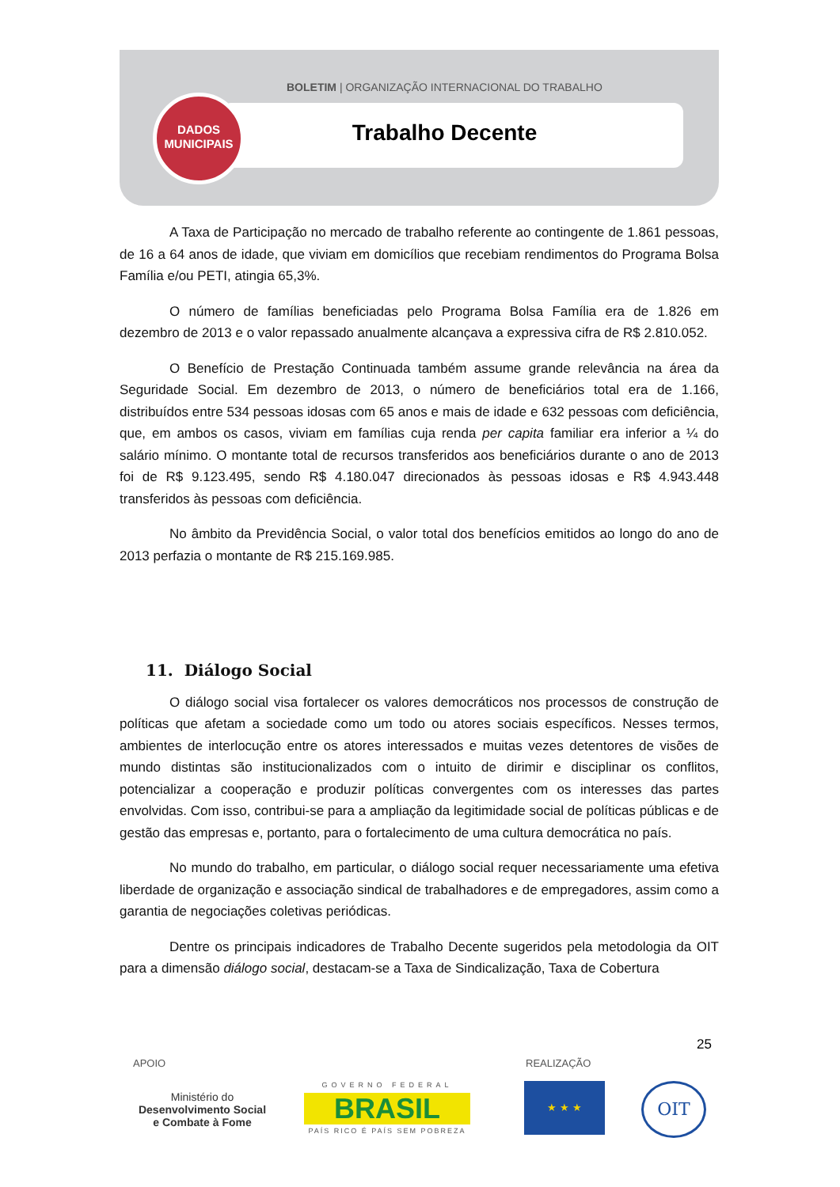BOLETIM | ORGANIZAÇÃO INTERNACIONAL DO TRABALHO
Trabalho Decente
DADOS
MUNICIPAIS
A Taxa de Participação no mercado de trabalho referente ao contingente de 1.861 pessoas, de 16 a 64 anos de idade, que viviam em domicílios que recebiam rendimentos do Programa Bolsa Família e/ou PETI, atingia 65,3%.
O número de famílias beneficiadas pelo Programa Bolsa Família era de 1.826 em dezembro de 2013 e o valor repassado anualmente alcançava a expressiva cifra de R$ 2.810.052.
O Benefício de Prestação Continuada também assume grande relevância na área da Seguridade Social. Em dezembro de 2013, o número de beneficiários total era de 1.166, distribuídos entre 534 pessoas idosas com 65 anos e mais de idade e 632 pessoas com deficiência, que, em ambos os casos, viviam em famílias cuja renda per capita familiar era inferior a ¼ do salário mínimo. O montante total de recursos transferidos aos beneficiários durante o ano de 2013 foi de R$ 9.123.495, sendo R$ 4.180.047 direcionados às pessoas idosas e R$ 4.943.448 transferidos às pessoas com deficiência.
No âmbito da Previdência Social, o valor total dos benefícios emitidos ao longo do ano de 2013 perfazia o montante de R$ 215.169.985.
11. Diálogo Social
O diálogo social visa fortalecer os valores democráticos nos processos de construção de políticas que afetam a sociedade como um todo ou atores sociais específicos. Nesses termos, ambientes de interlocução entre os atores interessados e muitas vezes detentores de visões de mundo distintas são institucionalizados com o intuito de dirimir e disciplinar os conflitos, potencializar a cooperação e produzir políticas convergentes com os interesses das partes envolvidas. Com isso, contribui-se para a ampliação da legitimidade social de políticas públicas e de gestão das empresas e, portanto, para o fortalecimento de uma cultura democrática no país.
No mundo do trabalho, em particular, o diálogo social requer necessariamente uma efetiva liberdade de organização e associação sindical de trabalhadores e de empregadores, assim como a garantia de negociações coletivas periódicas.
Dentre os principais indicadores de Trabalho Decente sugeridos pela metodologia da OIT para a dimensão diálogo social, destacam-se a Taxa de Sindicalização, Taxa de Cobertura
25
APOIO REALIZAÇÃO
Ministério do
Desenvolvimento Social
e Combate à Fome
GOVERNO FEDERAL
BRASIL
PAÍS RICO É PAÍS SEM POBREZA
★ ★ ★ OIT